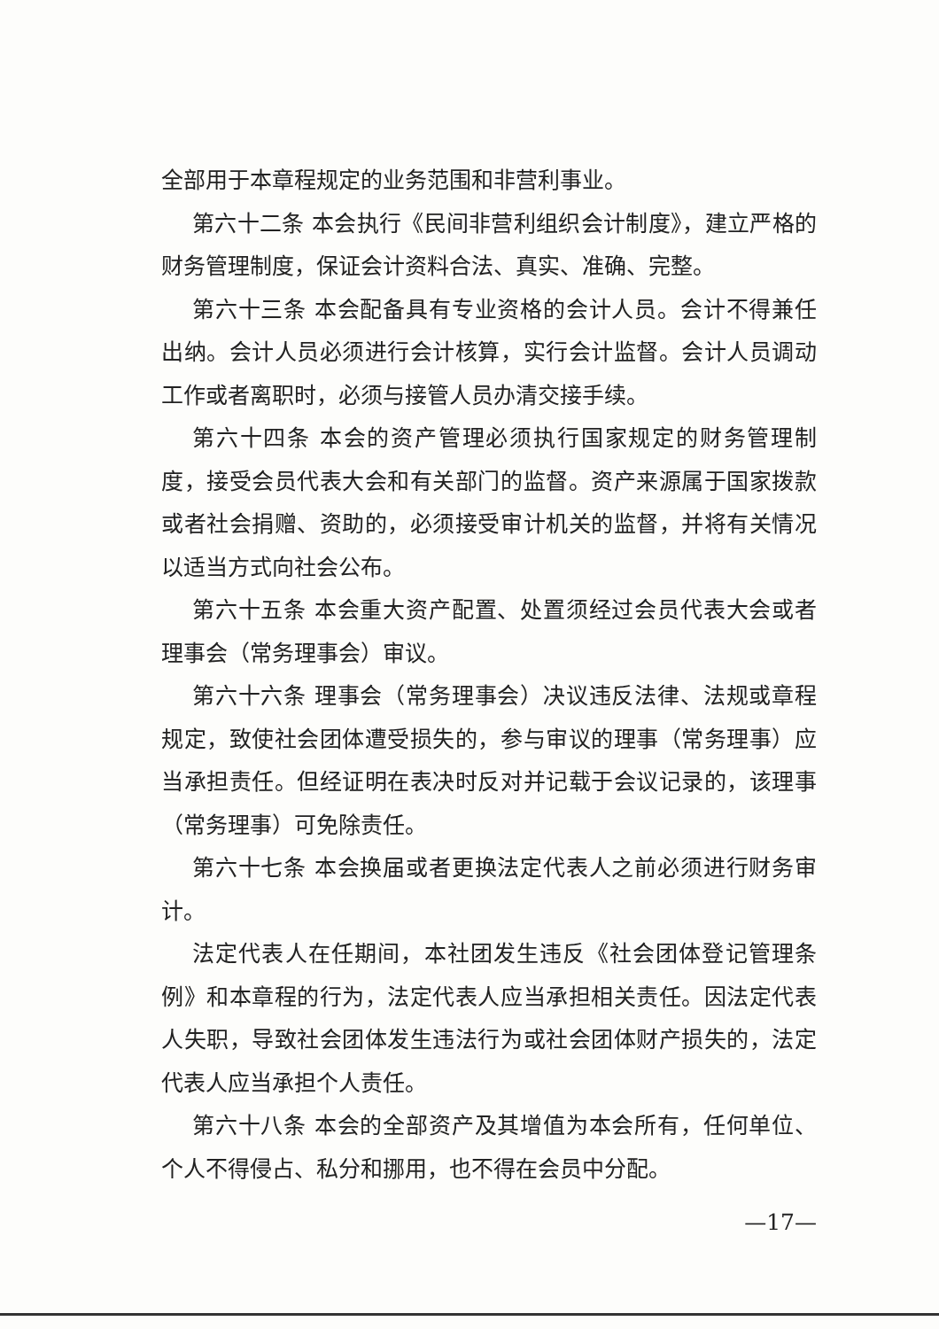全部用于本章程规定的业务范围和非营利事业。
第六十二条 本会执行《民间非营利组织会计制度》，建立严格的财务管理制度，保证会计资料合法、真实、准确、完整。
第六十三条 本会配备具有专业资格的会计人员。会计不得兼任出纳。会计人员必须进行会计核算，实行会计监督。会计人员调动工作或者离职时，必须与接管人员办清交接手续。
第六十四条 本会的资产管理必须执行国家规定的财务管理制度，接受会员代表大会和有关部门的监督。资产来源属于国家拨款或者社会捐赠、资助的，必须接受审计机关的监督，并将有关情况以适当方式向社会公布。
第六十五条 本会重大资产配置、处置须经过会员代表大会或者理事会（常务理事会）审议。
第六十六条 理事会（常务理事会）决议违反法律、法规或章程规定，致使社会团体遭受损失的，参与审议的理事（常务理事）应当承担责任。但经证明在表决时反对并记载于会议记录的，该理事（常务理事）可免除责任。
第六十七条 本会换届或者更换法定代表人之前必须进行财务审计。
法定代表人在任期间，本社团发生违反《社会团体登记管理条例》和本章程的行为，法定代表人应当承担相关责任。因法定代表人失职，导致社会团体发生违法行为或社会团体财产损失的，法定代表人应当承担个人责任。
第六十八条 本会的全部资产及其增值为本会所有，任何单位、个人不得侵占、私分和挪用，也不得在会员中分配。
—17—